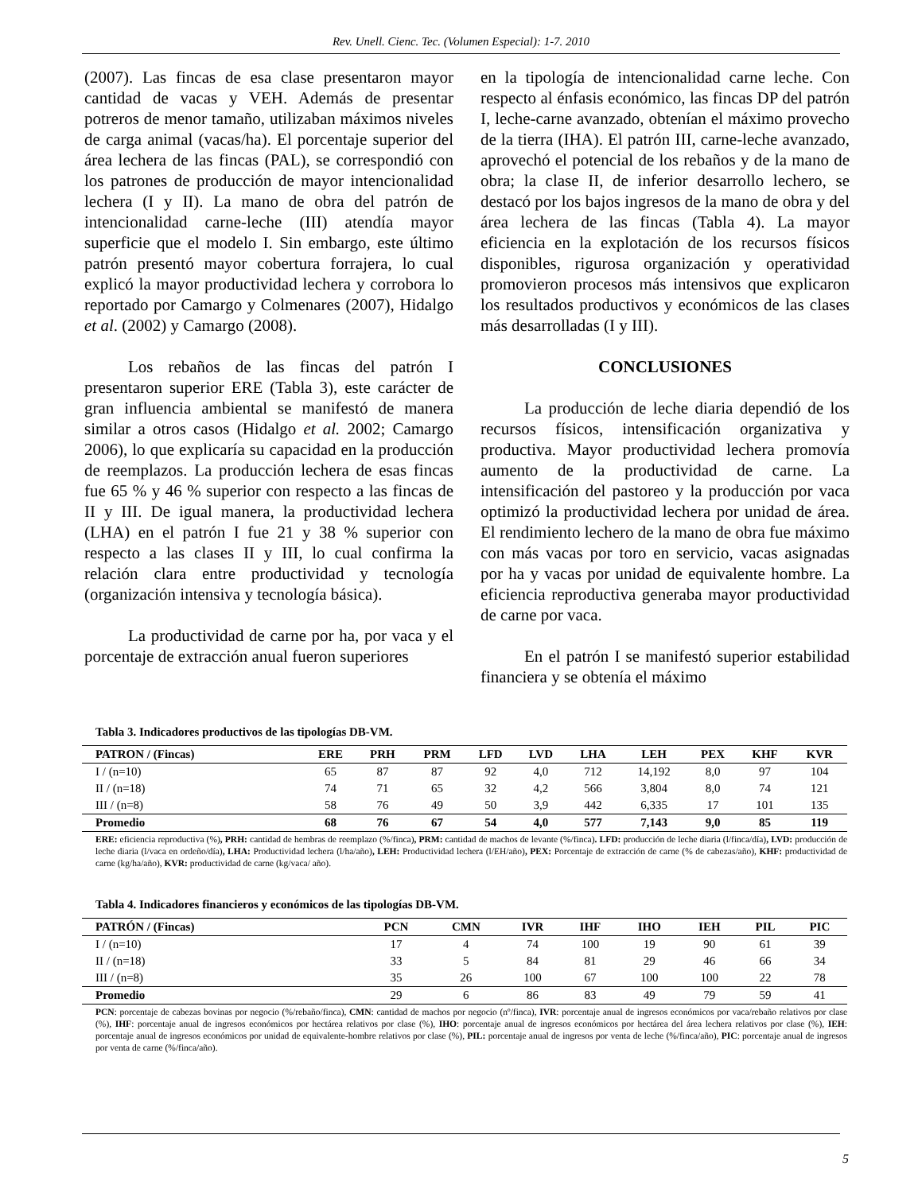Rev. Unell. Cienc. Tec. (Volumen Especial): 1-7. 2010
(2007). Las fincas de esa clase presentaron mayor cantidad de vacas y VEH. Además de presentar potreros de menor tamaño, utilizaban máximos niveles de carga animal (vacas/ha). El porcentaje superior del área lechera de las fincas (PAL), se correspondió con los patrones de producción de mayor intencionalidad lechera (I y II). La mano de obra del patrón de intencionalidad carne-leche (III) atendía mayor superficie que el modelo I. Sin embargo, este último patrón presentó mayor cobertura forrajera, lo cual explicó la mayor productividad lechera y corrobora lo reportado por Camargo y Colmenares (2007), Hidalgo et al. (2002) y Camargo (2008).
Los rebaños de las fincas del patrón I presentaron superior ERE (Tabla 3), este carácter de gran influencia ambiental se manifestó de manera similar a otros casos (Hidalgo et al. 2002; Camargo 2006), lo que explicaría su capacidad en la producción de reemplazos. La producción lechera de esas fincas fue 65 % y 46 % superior con respecto a las fincas de II y III. De igual manera, la productividad lechera (LHA) en el patrón I fue 21 y 38 % superior con respecto a las clases II y III, lo cual confirma la relación clara entre productividad y tecnología (organización intensiva y tecnología básica).
La productividad de carne por ha, por vaca y el porcentaje de extracción anual fueron superiores
en la tipología de intencionalidad carne leche. Con respecto al énfasis económico, las fincas DP del patrón I, leche-carne avanzado, obtenían el máximo provecho de la tierra (IHA). El patrón III, carne-leche avanzado, aprovechó el potencial de los rebaños y de la mano de obra; la clase II, de inferior desarrollo lechero, se destacó por los bajos ingresos de la mano de obra y del área lechera de las fincas (Tabla 4). La mayor eficiencia en la explotación de los recursos físicos disponibles, rigurosa organización y operatividad promovieron procesos más intensivos que explicaron los resultados productivos y económicos de las clases más desarrolladas (I y III).
CONCLUSIONES
La producción de leche diaria dependió de los recursos físicos, intensificación organizativa y productiva. Mayor productividad lechera promovía aumento de la productividad de carne. La intensificación del pastoreo y la producción por vaca optimizó la productividad lechera por unidad de área. El rendimiento lechero de la mano de obra fue máximo con más vacas por toro en servicio, vacas asignadas por ha y vacas por unidad de equivalente hombre. La eficiencia reproductiva generaba mayor productividad de carne por vaca.
En el patrón I se manifestó superior estabilidad financiera y se obtenía el máximo
Tabla 3. Indicadores productivos de las tipologías DB-VM.
| PATRON / (Fincas) | ERE | PRH | PRM | LFD | LVD | LHA | LEH | PEX | KHF | KVR |
| --- | --- | --- | --- | --- | --- | --- | --- | --- | --- | --- |
| I / (n=10) | 65 | 87 | 87 | 92 | 4,0 | 712 | 14,192 | 8,0 | 97 | 104 |
| II / (n=18) | 74 | 71 | 65 | 32 | 4,2 | 566 | 3,804 | 8,0 | 74 | 121 |
| III / (n=8) | 58 | 76 | 49 | 50 | 3,9 | 442 | 6,335 | 17 | 101 | 135 |
| Promedio | 68 | 76 | 67 | 54 | 4,0 | 577 | 7,143 | 9,0 | 85 | 119 |
ERE: eficiencia reproductiva (%), PRH: cantidad de hembras de reemplazo (%/finca), PRM: cantidad de machos de levante (%/finca). LFD: producción de leche diaria (l/finca/día), LVD: producción de leche diaria (l/vaca en ordeño/día), LHA: Productividad lechera (l/ha/año), LEH: Productividad lechera (l/EH/año), PEX: Porcentaje de extracción de carne (% de cabezas/año), KHF: productividad de carne (kg/ha/año), KVR: productividad de carne (kg/vaca/ año).
Tabla 4. Indicadores financieros y económicos de las tipologías DB-VM.
| PATRÓN / (Fincas) | PCN | CMN | IVR | IHF | IHO | IEH | PIL | PIC |
| --- | --- | --- | --- | --- | --- | --- | --- | --- |
| I / (n=10) | 17 | 4 | 74 | 100 | 19 | 90 | 61 | 39 |
| II / (n=18) | 33 | 5 | 84 | 81 | 29 | 46 | 66 | 34 |
| III / (n=8) | 35 | 26 | 100 | 67 | 100 | 100 | 22 | 78 |
| Promedio | 29 | 6 | 86 | 83 | 49 | 79 | 59 | 41 |
PCN: porcentaje de cabezas bovinas por negocio (%/rebaño/finca), CMN: cantidad de machos por negocio (nº/finca), IVR: porcentaje anual de ingresos económicos por vaca/rebaño relativos por clase (%), IHF: porcentaje anual de ingresos económicos por hectárea relativos por clase (%), IHO: porcentaje anual de ingresos económicos por hectárea del área lechera relativos por clase (%), IEH: porcentaje anual de ingresos económicos por unidad de equivalente-hombre relativos por clase (%), PIL: porcentaje anual de ingresos por venta de leche (%/finca/año), PIC: porcentaje anual de ingresos por venta de carne (%/finca/año).
5